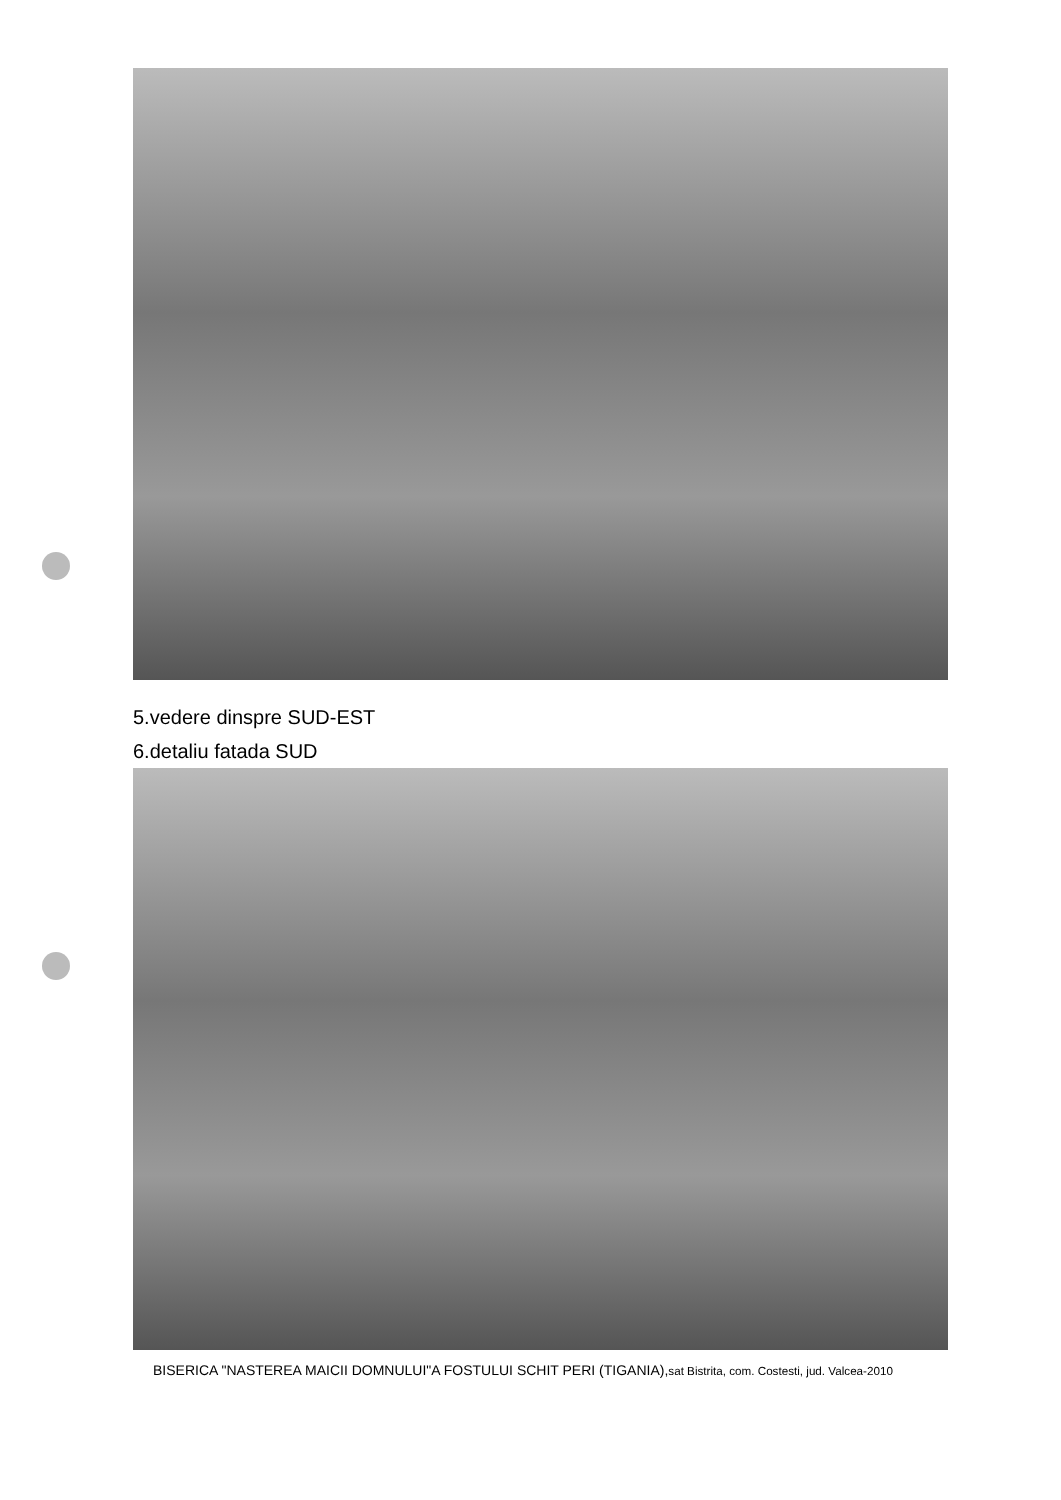5.vedere dinspre SUD-EST
6.detaliu fatada SUD
BISERICA "NASTEREA MAICII DOMNULUI"A FOSTULUI SCHIT PERI (TIGANIA),sat Bistrita, com. Costesti, jud. Valcea-2010